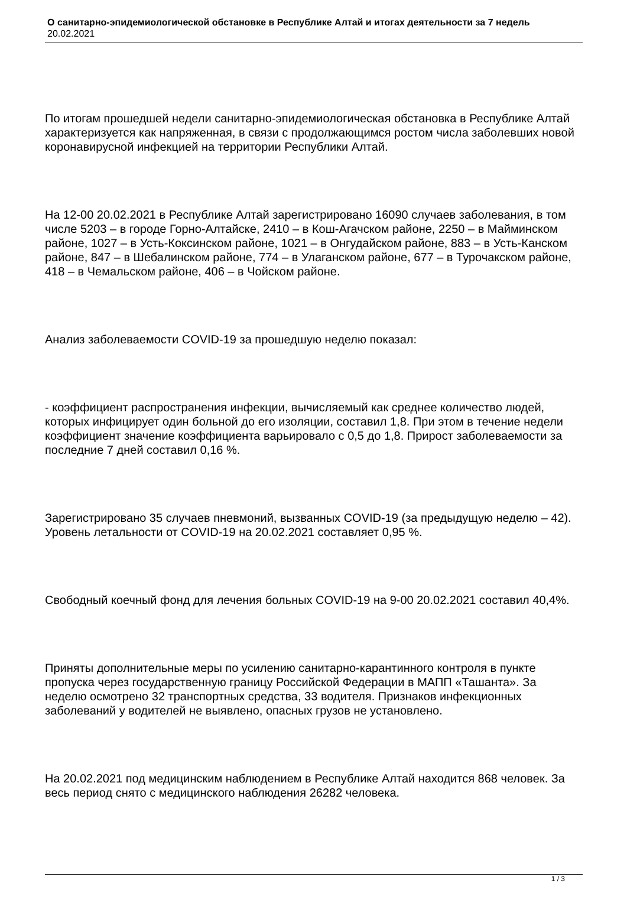О санитарно-эпидемиологической обстановке в Республике Алтай и итогах деятельности за 7 недель
20.02.2021
По итогам прошедшей недели санитарно-эпидемиологическая обстановка в Республике Алтай характеризуется как напряженная, в связи с продолжающимся ростом числа заболевших новой коронавирусной инфекцией на территории Республики Алтай.
На 12-00 20.02.2021 в Республике Алтай зарегистрировано 16090 случаев заболевания, в том числе 5203 – в городе Горно-Алтайске, 2410 – в Кош-Агачском районе, 2250 – в Майминском районе, 1027 – в Усть-Коксинском районе, 1021 – в Онгудайском районе, 883 – в Усть-Канском районе, 847 – в Шебалинском районе, 774 – в Улаганском районе, 677 – в Турочакском районе, 418 – в Чемальском районе, 406 – в Чойском районе.
Анализ заболеваемости COVID-19 за прошедшую неделю показал:
- коэффициент распространения инфекции, вычисляемый как среднее количество людей, которых инфицирует один больной до его изоляции, составил 1,8. При этом в течение недели коэффициент значение коэффициента варьировало с 0,5 до 1,8. Прирост заболеваемости за последние 7 дней составил 0,16 %.
Зарегистрировано 35 случаев пневмоний, вызванных COVID-19 (за предыдущую неделю – 42). Уровень летальности от COVID-19 на 20.02.2021 составляет 0,95 %.
Свободный коечный фонд для лечения больных COVID-19 на 9-00 20.02.2021 составил 40,4%.
Приняты дополнительные меры по усилению санитарно-карантинного контроля в пункте пропуска через государственную границу Российской Федерации в МАПП «Ташанта». За неделю осмотрено 32 транспортных средства, 33 водителя. Признаков инфекционных заболеваний у водителей не выявлено, опасных грузов не установлено.
На 20.02.2021 под медицинским наблюдением в Республике Алтай находится 868 человек. За весь период снято с медицинского наблюдения 26282 человека.
1 / 3